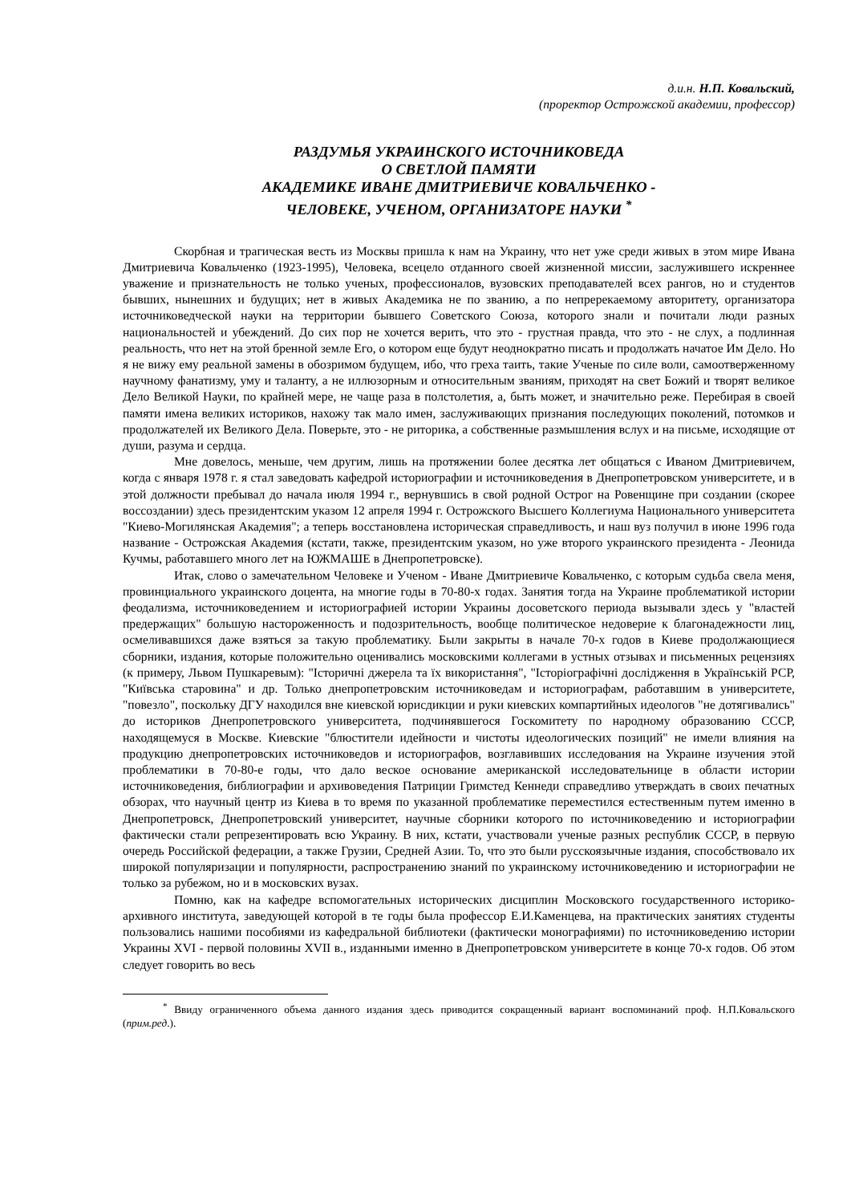д.и.н. Н.П. Ковальский,
(проректор Острожской академии, профессор)
РАЗДУМЬЯ УКРАИНСКОГО ИСТОЧНИКОВЕДА
О СВЕТЛОЙ ПАМЯТИ
АКАДЕМИКЕ ИВАНЕ ДМИТРИЕВИЧЕ КОВАЛЬЧЕНКО -
ЧЕЛОВЕКЕ, УЧЕНОМ, ОРГАНИЗАТОРЕ НАУКИ <sup>*</sup>
Скорбная и трагическая весть из Москвы пришла к нам на Украину, что нет уже среди живых в этом мире Ивана Дмитриевича Ковальченко (1923-1995), Человека, всецело отданного своей жизненной миссии, заслужившего искреннее уважение и признательность не только ученых, профессионалов, вузовских преподавателей всех рангов, но и студентов бывших, нынешних и будущих; нет в живых Академика не по званию, а по непререкаемому авторитету, организатора источниковедческой науки на территории бывшего Советского Союза, которого знали и почитали люди разных национальностей и убеждений. До сих пор не хочется верить, что это - грустная правда, что это - не слух, а подлинная реальность, что нет на этой бренной земле Его, о котором еще будут неоднократно писать и продолжать начатое Им Дело. Но я не вижу ему реальной замены в обозримом будущем, ибо, что греха таить, такие Ученые по силе воли, самоотверженному научному фанатизму, уму и таланту, а не иллюзорным и относительным званиям, приходят на свет Божий и творят великое Дело Великой Науки, по крайней мере, не чаще раза в полстолетия, а, быть может, и значительно реже. Перебирая в своей памяти имена великих историков, нахожу так мало имен, заслуживающих признания последующих поколений, потомков и продолжателей их Великого Дела. Поверьте, это - не риторика, а собственные размышления вслух и на письме, исходящие от души, разума и сердца.
Мне довелось, меньше, чем другим, лишь на протяжении более десятка лет общаться с Иваном Дмитриевичем, когда с января 1978 г. я стал заведовать кафедрой историографии и источниковедения в Днепропетровском университете, и в этой должности пребывал до начала июля 1994 г., вернувшись в свой родной Острог на Ровенщине при создании (скорее воссоздании) здесь президентским указом 12 апреля 1994 г. Острожского Высшего Коллегиума Национального университета "Киево-Могилянская Академия"; а теперь восстановлена историческая справедливость, и наш вуз получил в июне 1996 года название - Острожская Академия (кстати, также, президентским указом, но уже второго украинского президента - Леонида Кучмы, работавшего много лет на ЮЖМАШЕ в Днепропетровске).
Итак, слово о замечательном Человеке и Ученом - Иване Дмитриевиче Ковальченко, с которым судьба свела меня, провинциального украинского доцента, на многие годы в 70-80-х годах. Занятия тогда на Украине проблематикой истории феодализма, источниковедением и историографией истории Украины досоветского периода вызывали здесь у "властей предержащих" большую настороженность и подозрительность, вообще политическое недоверие к благонадежности лиц, осмеливавшихся даже взяться за такую проблематику. Были закрыты в начале 70-х годов в Киеве продолжающиеся сборники, издания, которые положительно оценивались московскими коллегами в устных отзывах и письменных рецензиях (к примеру, Львом Пушкаревым): "Історичні джерела та їх використання", "Історіографічні дослідження в Українській РСР, "Київська старовина" и др. Только днепропетровским источниковедам и историографам, работавшим в университете, "повезло", поскольку ДГУ находился вне киевской юрисдикции и руки киевских компартийных идеологов "не дотягивались" до историков Днепропетровского университета, подчинявшегося Госкомитету по народному образованию СССР, находящемуся в Москве. Киевские "блюстители идейности и чистоты идеологических позиций" не имели влияния на продукцию днепропетровских источниковедов и историографов, возглавивших исследования на Украине изучения этой проблематики в 70-80-е годы, что дало веское основание американской исследовательнице в области истории источниковедения, библиографии и архивоведения Патриции Гримстед Кеннеди справедливо утверждать в своих печатных обзорах, что научный центр из Киева в то время по указанной проблематике переместился естественным путем именно в Днепропетровск, Днепропетровский университет, научные сборники которого по источниковедению и историографии фактически стали репрезентировать всю Украину. В них, кстати, участвовали ученые разных республик СССР, в первую очередь Российской федерации, а также Грузии, Средней Азии. То, что это были русскоязычные издания, способствовало их широкой популяризации и популярности, распространению знаний по украинскому источниковедению и историографии не только за рубежом, но и в московских вузах.
Помню, как на кафедре вспомогательных исторических дисциплин Московского государственного историко-архивного института, заведующей которой в те годы была профессор Е.И.Каменцева, на практических занятиях студенты пользовались нашими пособиями из кафедральной библиотеки (фактически монографиями) по источниковедению истории Украины XVI - первой половины XVII в., изданными именно в Днепропетровском университете в конце 70-х годов. Об этом следует говорить во весь
<sup>*</sup> Ввиду ограниченного объема данного издания здесь приводится сокращенный вариант воспоминаний проф. Н.П.Ковальского (прим.ред.).